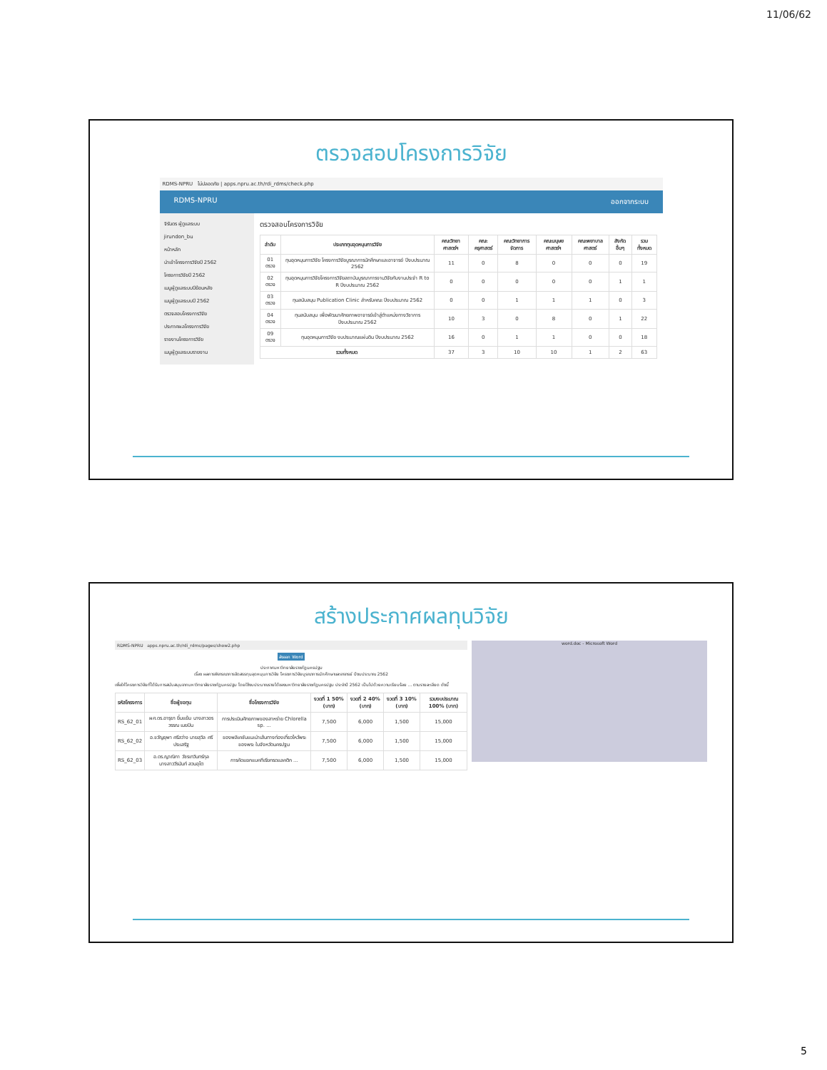11/06/62
ตรวจสอบโครงการวิจัย
RDMS-NPRU ไม่ปลอดภัย | apps.npru.ac.th/rdi_rdms/check.php
RDMS-NPRU ออกจากระบบ
จิรันดร ผู้ดูแลระบบ
jirundon_bu
หน้าหลัก
นำเข้าโครงการวิจัยปี 2562
โครงการวิจัยปี 2562
เมนูผู้ดูแลระบบปีย้อนหลัง
เมนูผู้ดูแลระบบปี 2562
ตรวจสอบโครงการวิจัย
ประกาศผลโครงการวิจัย
รายงานโครงการวิจัย
เมนูผู้ดูแลระบบรายงาน
ตรวจสอบโครงการวิจัย
| ลำดับ | ประเภททุนอุดหนุนการวิจัย | คณะวิทยาศาสตร์ฯ | คณะครุศาสตร์ | คณะวิทยาการจัดการ | คณะมนุษยศาสตร์ฯ | คณะพยาบาลศาสตร์ | สังกัดอื่นๆ | รวมทั้งหมด |
| --- | --- | --- | --- | --- | --- | --- | --- | --- |
| 01 ตรวจ | ทุนอุดหนุนการวิจัย โครงการวิจัยบูรณาการนักศึกษาและอาจารย์ ปีงบประมาณ 2562 | 11 | 0 | 8 | 0 | 0 | 0 | 19 |
| 02 ตรวจ | ทุนอุดหนุนการวิจัยโครงการวิจัยสถาบันบูรณาการงานวิจัยกับงานประจำ R to R ปีงบประมาณ 2562 | 0 | 0 | 0 | 0 | 0 | 1 | 1 |
| 03 ตรวจ | ทุนสนับสนุน Publication Clinic สำหรับคณะ ปีงบประมาณ 2562 | 0 | 0 | 1 | 1 | 1 | 0 | 3 |
| 04 ตรวจ | ทุนสนับสนุน เพื่อพัฒนาศักยภาพอาจารย์เข้าสู่ตำแหน่งทางวิชาการ ปีงบประมาณ 2562 | 10 | 3 | 0 | 8 | 0 | 1 | 22 |
| 09 ตรวจ | ทุนอุดหนุนการวิจัย งบประมาณแผ่นดิน ปีงบประมาณ 2562 | 16 | 0 | 1 | 1 | 0 | 0 | 18 |
| รวมทั้งหมด | | 37 | 3 | 10 | 10 | 1 | 2 | 63 |
สร้างประกาศผลทุนวิจัย
RDMS-NPRU apps.npru.ac.th/rdi_rdms/pages/show2.php
ส่งออก Word
ประกาศมหาวิทยาลัยราชภัฏนครปฐม
เรื่อง ผลการพิจารณาการจัดสรรทุนอุดหนุนการวิจัย โครงการวิจัยบูรณาการนักศึกษาและอาจารย์ ปีงบประมาณ 2562
เพื่อให้โครงการวิจัยที่ได้รับการสนับสนุนจากมหาวิทยาลัยราชภัฏนครปฐม โดยใช้งบประมาณรายได้ของมหาวิทยาลัยราชภัฏนครปฐม ประจำปี 2562 เป็นไปด้วยความเรียบร้อย ... ตามรายละเอียด ดังนี้
| รหัสโครงการ | ชื่อผู้ขอทุน | ชื่อโครงการวิจัย | งวดที่ 1 50% (บาท) | งวดที่ 2 40% (บาท) | งวดที่ 3 10% (บาท) | รวมงบประมาณ 100% (บาท) |
| --- | --- | --- | --- | --- | --- | --- |
| RS_62_01 | ผศ.ดร.อารุยา ยิ้มแย้ม นางสาวอรวรรณ เมยปิน | การประเมินศักยภาพของสาหร่าย Chlorella sp. ... | 7,500 | 6,000 | 1,500 | 15,000 |
| RS_62_02 | อ.ขวัญยุพา ศรีสว่าง นายสุวิล ศรีประเสริฐ | ของพลิเคชันแนะนำเส้นทางท่องเที่ยวไหว้พระ ของพระ ในจังหวัดนครปฐม | 7,500 | 6,000 | 1,500 | 15,000 |
| RS_62_03 | อ.ดร.ญาณิกา วัชรเทวินทร์กุล นางสาววีรนันท์ สวนอุไต | การคัดแยกแบคทีเรียกรดแลคติก ... | 7,500 | 6,000 | 1,500 | 15,000 |
word.doc - Microsoft Word
5